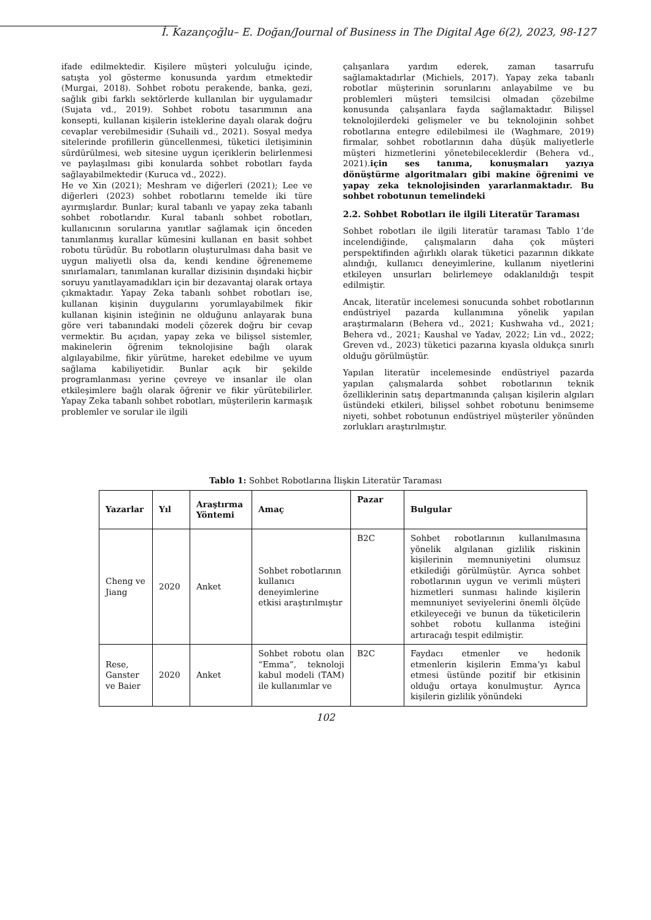İ. Kazançoğlu– E. Doğan/Journal of Business in The Digital Age 6(2), 2023, 98-127
ifade edilmektedir. Kişilere müşteri yolculuğu içinde, satışta yol gösterme konusunda yardım etmektedir (Murgai, 2018). Sohbet robotu perakende, banka, gezi, sağlık gibi farklı sektörlerde kullanılan bir uygulamadır (Sujata vd., 2019). Sohbet robotu tasarımının ana konsepti, kullanan kişilerin isteklerine dayalı olarak doğru cevaplar verebilmesidir (Suhaili vd., 2021). Sosyal medya sitelerinde profillerin güncellenmesi, tüketici iletişiminin sürdürülmesi, web sitesine uygun içeriklerin belirlenmesi ve paylaşılması gibi konularda sohbet robotları fayda sağlayabilmektedir (Kuruca vd., 2022).
He ve Xin (2021); Meshram ve diğerleri (2021); Lee ve diğerleri (2023) sohbet robotlarını temelde iki türe ayırmışlardır. Bunlar; kural tabanlı ve yapay zeka tabanlı sohbet robotlarıdır. Kural tabanlı sohbet robotları, kullanıcının sorularına yanıtlar sağlamak için önceden tanımlanmış kurallar kümesini kullanan en basit sohbet robotu türüdür. Bu robotların oluşturulması daha basit ve uygun maliyetli olsa da, kendi kendine öğrenememe sınırlamaları, tanımlanan kurallar dizisinin dışındaki hiçbir soruyu yanıtlayamadıkları için bir dezavantaj olarak ortaya çıkmaktadır. Yapay Zeka tabanlı sohbet robotları ise, kullanan kişinin duygularını yorumlayabilmek fikir kullanan kişinin isteğinin ne olduğunu anlayarak buna göre veri tabanındaki modeli çözerek doğru bir cevap vermektir. Bu açıdan, yapay zeka ve bilişsel sistemler, makinelerin öğrenim teknolojisine bağlı olarak algılayabilme, fikir yürütme, hareket edebilme ve uyum sağlama kabiliyetidir. Bunlar açık bir şekilde programlanması yerine çevreye ve insanlar ile olan etkileşimlere bağlı olarak öğrenir ve fikir yürütebilirler. Yapay Zeka tabanlı sohbet robotları, müşterilerin karmaşık problemler ve sorular ile ilgili
çalışanlara yardım ederek, zaman tasarrufu sağlamaktadırlar (Michiels, 2017). Yapay zeka tabanlı robotlar müşterinin sorunlarını anlayabilme ve bu problemleri müşteri temsilcisi olmadan çözebilme konusunda çalışanlara fayda sağlamaktadır. Bilişsel teknolojilerdeki gelişmeler ve bu teknolojinin sohbet robotlarına entegre edilebilmesi ile (Waghmare, 2019) firmalar, sohbet robotlarının daha düşük maliyetlerle müşteri hizmetlerini yönetebileceklerdir (Behera vd., 2021).için ses tanıma, konuşmaları yazıya dönüştürme algoritmaları gibi makine öğrenimi ve yapay zeka teknolojisinden yararlanmaktadır. Bu sohbet robotunun temelindeki
2.2. Sohbet Robotları ile ilgili Literatür Taraması
Sohbet robotları ile ilgili literatür taraması Tablo 1’de incelendiğinde, çalışmaların daha çok müşteri perspektifinden ağırlıklı olarak tüketici pazarının dikkate alındığı, kullanıcı deneyimlerine, kullanım niyetlerini etkileyen unsurları belirlemeye odaklanıldığı tespit edilmiştir.
Ancak, literatür incelemesi sonucunda sohbet robotlarının endüstriyel pazarda kullanımına yönelik yapılan araştırmaların (Behera vd., 2021; Kushwaha vd., 2021; Behera vd., 2021; Kaushal ve Yadav, 2022; Lin vd., 2022; Greven vd., 2023) tüketici pazarına kıyasla oldukça sınırlı olduğu görülmüştür.
Yapılan literatür incelemesinde endüstriyel pazarda yapılan çalışmalarda sohbet robotlarının teknik özelliklerinin satış departmanında çalışan kişilerin algıları üstündeki etkileri, bilişsel sohbet robotunu benimseme niyeti, sohbet robotunun endüstriyel müşteriler yönünden zorlukları araştırılmıştır.
Tablo 1: Sohbet Robotlarına İlişkin Literatür Taraması
| Yazarlar | Yıl | Araştırma Yöntemi | Amaç | Pazar | Bulgular |
| --- | --- | --- | --- | --- | --- |
| Cheng ve Jiang | 2020 | Anket | Sohbet robotlarının kullanıcı deneyimlerine etkisi araştırılmıştır | B2C | Sohbet robotlarının kullanılmasına yönelik algılanan gizlilik riskinin kişilerinin memnuniyetini olumsuz etkilediği görülmüştür. Ayrıca sohbet robotlarının uygun ve verimli müşteri hizmetleri sunması halinde kişilerin memnuniyet seviyelerini önemli ölçüde etkileyeceği ve bunun da tüketicilerin sohbet robotu kullanma isteğini artıracağı tespit edilmiştir. |
| Rese, Ganster ve Baier | 2020 | Anket | Sohbet robotu olan “Emma”, teknoloji kabul modeli (TAM) ile kullanımlar ve | B2C | Faydacı etmenler ve hedonik etmenlerin kişilerin Emma’yı kabul etmesi üstünde pozitif bir etkisinin olduğu ortaya konulmuştur. Ayrıca kişilerin gizlilik yönündeki |
102